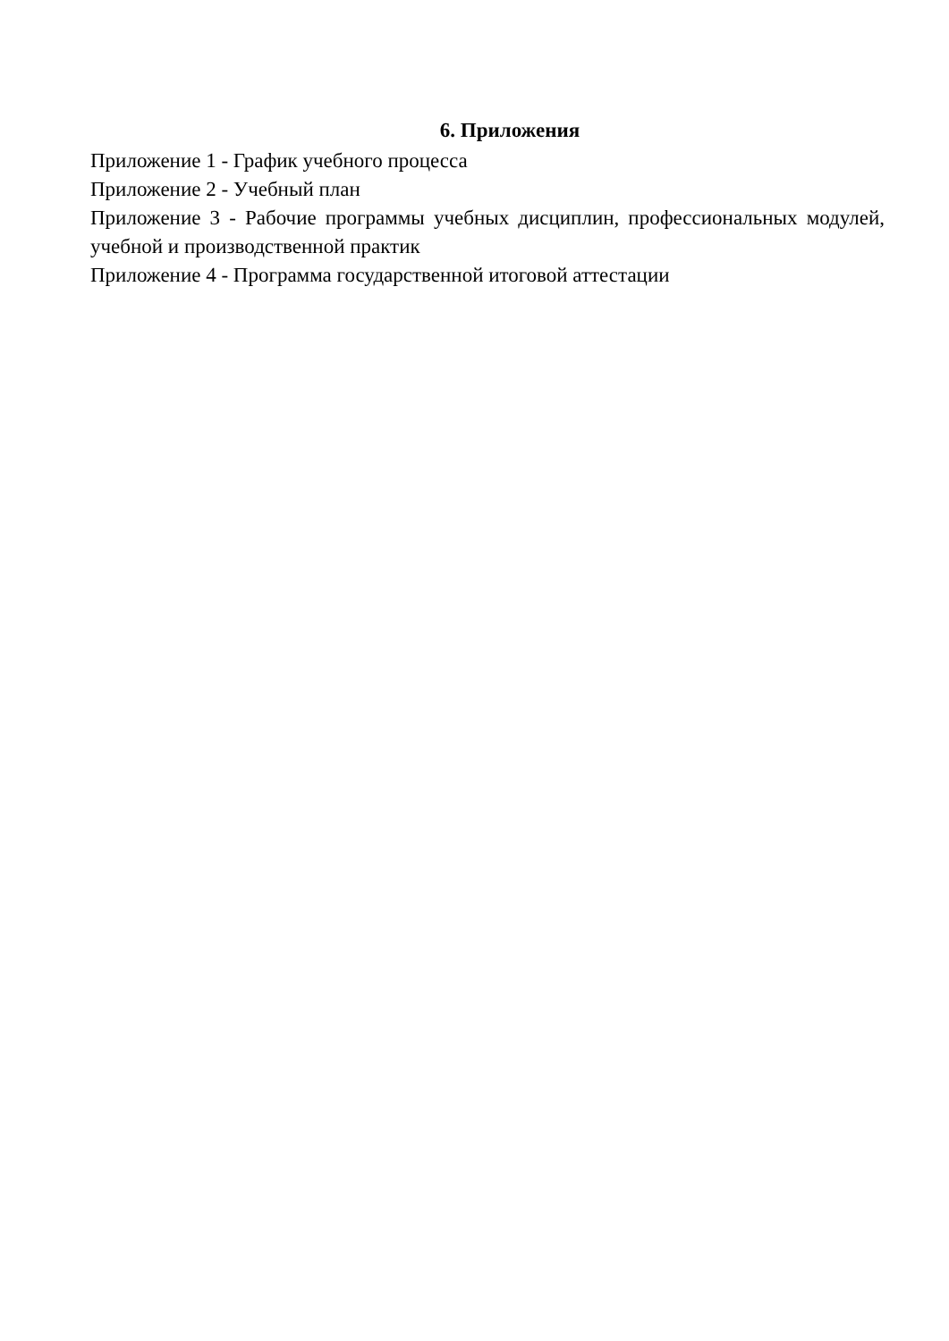6. Приложения
Приложение 1 - График учебного процесса
Приложение 2 - Учебный план
Приложение 3 - Рабочие программы учебных дисциплин, профессиональных модулей, учебной и производственной практик
Приложение 4 - Программа государственной итоговой аттестации